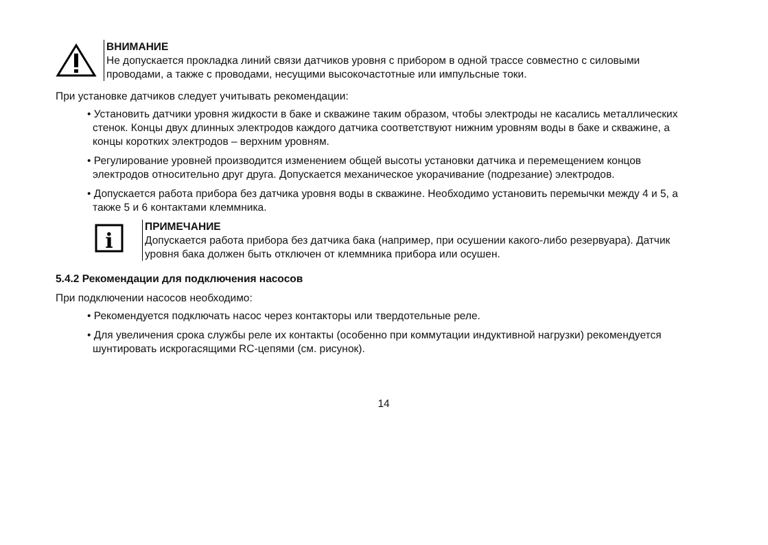ВНИМАНИЕ
Не допускается прокладка линий связи датчиков уровня с прибором в одной трассе совместно с силовыми проводами, а также с проводами, несущими высокочастотные или импульсные токи.
При установке датчиков следует учитывать рекомендации:
• Установить датчики уровня жидкости в баке и скважине таким образом, чтобы электроды не касались металлических стенок. Концы двух длинных электродов каждого датчика соответствуют нижним уровням воды в баке и скважине, а концы коротких электродов – верхним уровням.
• Регулирование уровней производится изменением общей высоты установки датчика и перемещением концов электродов относительно друг друга. Допускается механическое укорачивание (подрезание) электродов.
• Допускается работа прибора без датчика уровня воды в скважине. Необходимо установить перемычки между 4 и 5, а также 5 и 6 контактами клеммника.
i
ПРИМЕЧАНИЕ
Допускается работа прибора без датчика бака (например, при осушении какого-либо резервуара). Датчик уровня бака должен быть отключен от клеммника прибора или осушен.
5.4.2 Рекомендации для подключения насосов
При подключении насосов необходимо:
• Рекомендуется подключать насос через контакторы или твердотельные реле.
• Для увеличения срока службы реле их контакты (особенно при коммутации индуктивной нагрузки) рекомендуется шунтировать искрогасящими RC-цепями (см. рисунок).
14